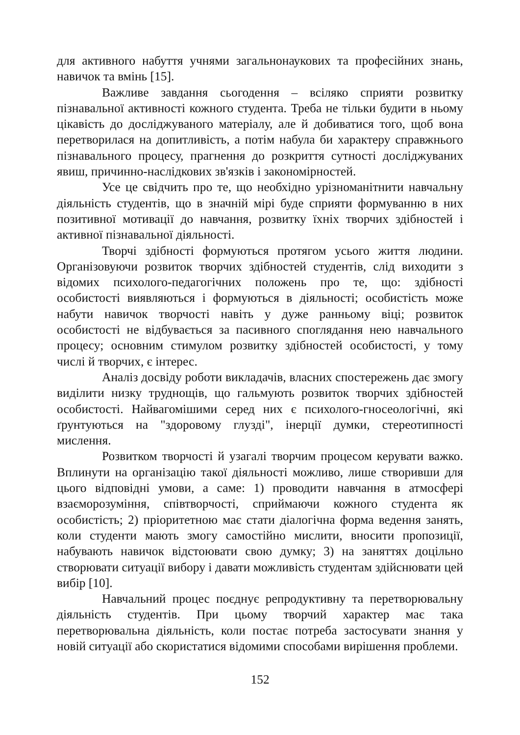для активного набуття учнями загальнонаукових та професійних знань, навичок та вмінь [15].
Важливе завдання сьогодення – всіляко сприяти розвитку пізнавальної активності кожного студента. Треба не тільки будити в ньому цікавість до досліджуваного матеріалу, але й добиватися того, щоб вона перетворилася на допитливість, а потім набула би характеру справжнього пізнавального процесу, прагнення до розкриття сутності досліджуваних явиш, причинно-наслідкових зв'язків і закономірностей.
Усе це свідчить про те, що необхідно урізноманітнити навчальну діяльність студентів, що в значній мірі буде сприяти формуванню в них позитивної мотивації до навчання, розвитку їхніх творчих здібностей і активної пізнавальної діяльності.
Творчі здібності формуються протягом усього життя людини. Організовуючи розвиток творчих здібностей студентів, слід виходити з відомих психолого-педагогічних положень про те, що: здібності особистості виявляються і формуються в діяльності; особистість може набути навичок творчості навіть у дуже ранньому віці; розвиток особистості не відбувається за пасивного споглядання нею навчального процесу; основним стимулом розвитку здібностей особистості, у тому числі й творчих, є інтерес.
Аналіз досвіду роботи викладачів, власних спостережень дає змогу виділити низку труднощів, що гальмують розвиток творчих здібностей особистості. Найвагомішими серед них є психолого-гносеологічні, які ґрунтуються на "здоровому глузді", інерції думки, стереотипності мислення.
Розвитком творчості й узагалі творчим процесом керувати важко. Вплинути на організацію такої діяльності можливо, лише створивши для цього відповідні умови, а саме: 1) проводити навчання в атмосфері взаєморозуміння, співтворчості, сприймаючи кожного студента як особистість; 2) пріоритетною має стати діалогічна форма ведення занять, коли студенти мають змогу самостійно мислити, вносити пропозиції, набувають навичок відстоювати свою думку; 3) на заняттях доцільно створювати ситуації вибору і давати можливість студентам здійснювати цей вибір [10].
Навчальний процес поєднує репродуктивну та перетворювальну діяльність студентів. При цьому творчий характер має така перетворювальна діяльність, коли постає потреба застосувати знання у новій ситуації або скористатися відомими способами вирішення проблеми.
152